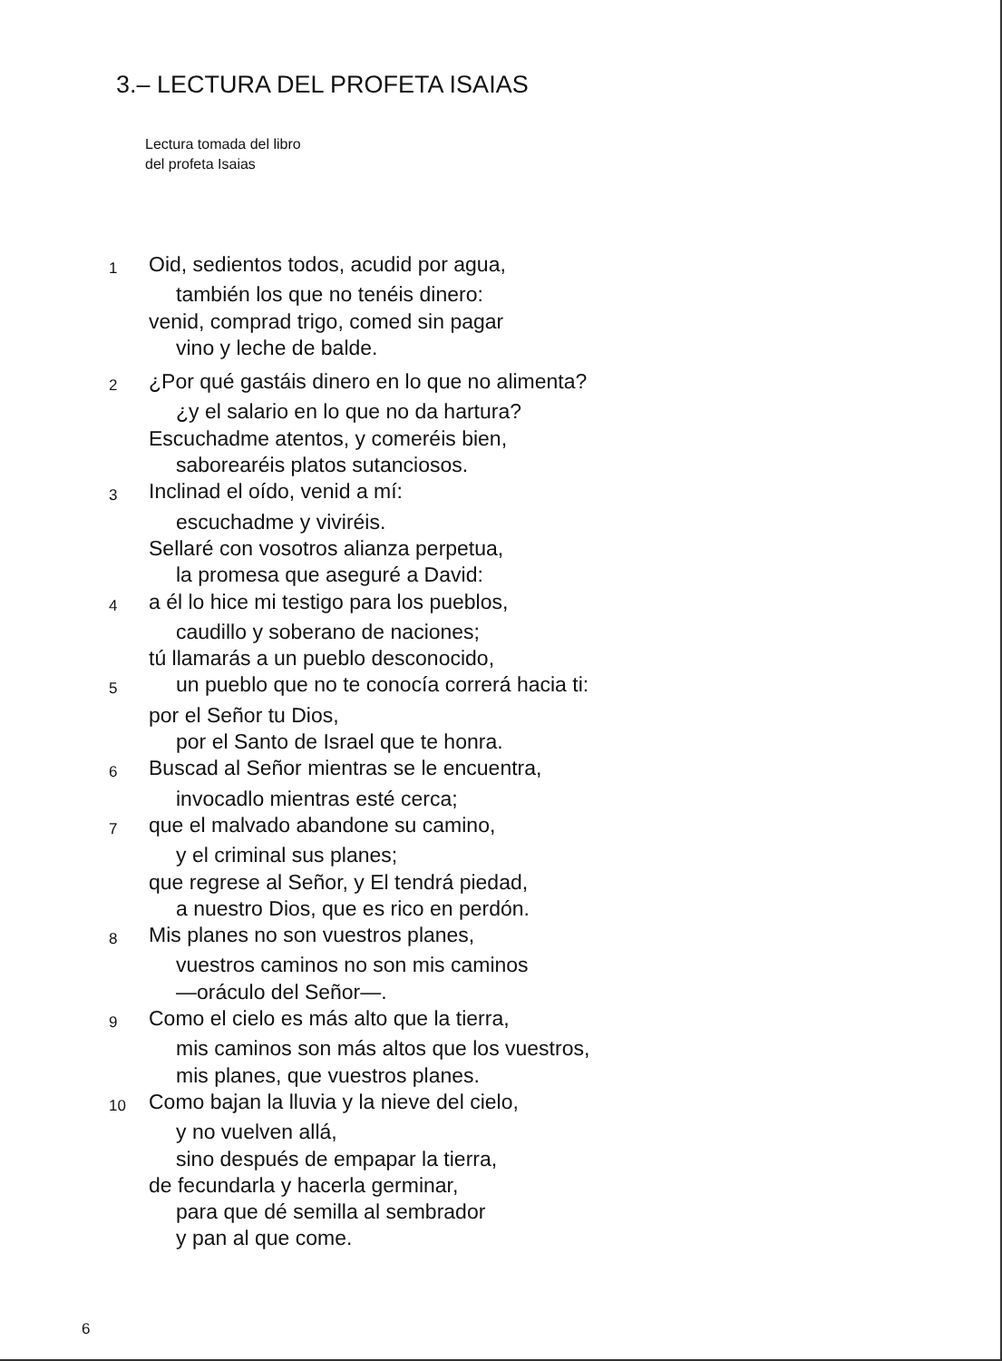3.– LECTURA DEL PROFETA ISAIAS
Lectura tomada del libro
del profeta Isaias
1 Oid, sedientos todos, acudid por agua,
también los que no tenéis dinero:
venid, comprad trigo, comed sin pagar
vino y leche de balde.
2 ¿Por qué gastáis dinero en lo que no alimenta?
¿y el salario en lo que no da hartura?
Escuchadme atentos, y comeréis bien,
saborearéis platos sutanciosos.
3 Inclinad el oído, venid a mí:
escuchadme y viviréis.
Sellaré con vosotros alianza perpetua,
la promesa que aseguré a David:
4 a él lo hice mi testigo para los pueblos,
caudillo y soberano de naciones;
tú llamarás a un pueblo desconocido,
5 un pueblo que no te conocía correrá hacia ti:
por el Señor tu Dios,
por el Santo de Israel que te honra.
6 Buscad al Señor mientras se le encuentra,
invocadlo mientras esté cerca;
7 que el malvado abandone su camino,
y el criminal sus planes;
que regrese al Señor, y El tendrá piedad,
a nuestro Dios, que es rico en perdón.
8 Mis planes no son vuestros planes,
vuestros caminos no son mis caminos
—oráculo del Señor—.
9 Como el cielo es más alto que la tierra,
mis caminos son más altos que los vuestros,
mis planes, que vuestros planes.
10 Como bajan la lluvia y la nieve del cielo,
y no vuelven allá,
sino después de empapar la tierra,
de fecundarla y hacerla germinar,
para que dé semilla al sembrador
y pan al que come.
6